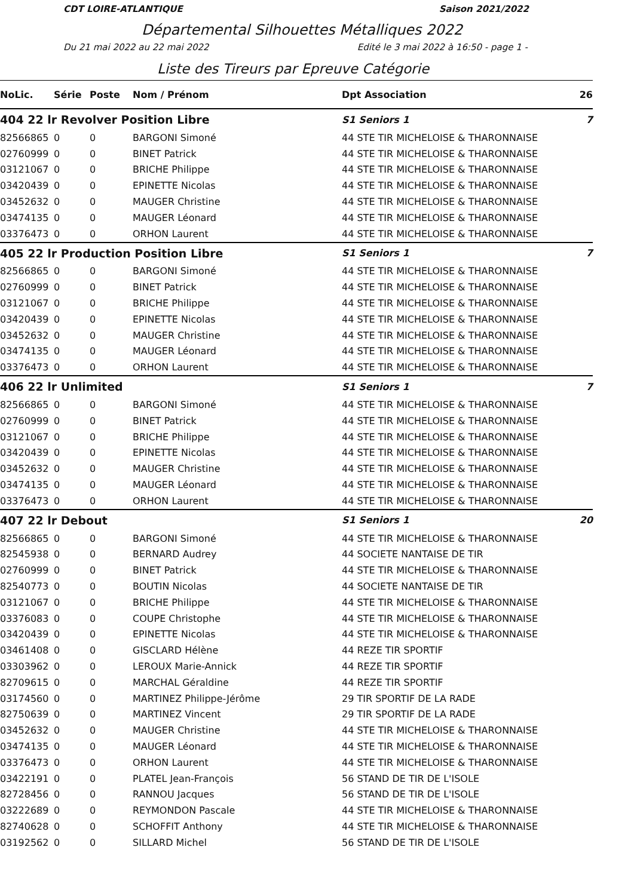CDT LOIRE-ATLANTIQUE Saison 2021/2022
Départemental Silhouettes Métalliques 2022
Du 21 mai 2022 au 22 mai 2022 Edité le 3 mai 2022 à 16:50 - page 1 -
Liste des Tireurs par Epreuve Catégorie
| NoLic. | Série | Poste | Nom / Prénom | Dpt Association | 26 |
| --- | --- | --- | --- | --- | --- |
| 404 22 lr Revolver Position Libre | | | | S1 Seniors 1 | 7 |
| 82566865 | 0 | 0 | BARGONI Simoné | 44 STE TIR MICHELOISE & THARONNAISE | |
| 02760999 | 0 | 0 | BINET Patrick | 44 STE TIR MICHELOISE & THARONNAISE | |
| 03121067 | 0 | 0 | BRICHE Philippe | 44 STE TIR MICHELOISE & THARONNAISE | |
| 03420439 | 0 | 0 | EPINETTE Nicolas | 44 STE TIR MICHELOISE & THARONNAISE | |
| 03452632 | 0 | 0 | MAUGER Christine | 44 STE TIR MICHELOISE & THARONNAISE | |
| 03474135 | 0 | 0 | MAUGER Léonard | 44 STE TIR MICHELOISE & THARONNAISE | |
| 03376473 | 0 | 0 | ORHON Laurent | 44 STE TIR MICHELOISE & THARONNAISE | |
| 405 22 lr Production Position Libre | | | | S1 Seniors 1 | 7 |
| 82566865 | 0 | 0 | BARGONI Simoné | 44 STE TIR MICHELOISE & THARONNAISE | |
| 02760999 | 0 | 0 | BINET Patrick | 44 STE TIR MICHELOISE & THARONNAISE | |
| 03121067 | 0 | 0 | BRICHE Philippe | 44 STE TIR MICHELOISE & THARONNAISE | |
| 03420439 | 0 | 0 | EPINETTE Nicolas | 44 STE TIR MICHELOISE & THARONNAISE | |
| 03452632 | 0 | 0 | MAUGER Christine | 44 STE TIR MICHELOISE & THARONNAISE | |
| 03474135 | 0 | 0 | MAUGER Léonard | 44 STE TIR MICHELOISE & THARONNAISE | |
| 03376473 | 0 | 0 | ORHON Laurent | 44 STE TIR MICHELOISE & THARONNAISE | |
| 406 22 lr Unlimited | | | | S1 Seniors 1 | 7 |
| 82566865 | 0 | 0 | BARGONI Simoné | 44 STE TIR MICHELOISE & THARONNAISE | |
| 02760999 | 0 | 0 | BINET Patrick | 44 STE TIR MICHELOISE & THARONNAISE | |
| 03121067 | 0 | 0 | BRICHE Philippe | 44 STE TIR MICHELOISE & THARONNAISE | |
| 03420439 | 0 | 0 | EPINETTE Nicolas | 44 STE TIR MICHELOISE & THARONNAISE | |
| 03452632 | 0 | 0 | MAUGER Christine | 44 STE TIR MICHELOISE & THARONNAISE | |
| 03474135 | 0 | 0 | MAUGER Léonard | 44 STE TIR MICHELOISE & THARONNAISE | |
| 03376473 | 0 | 0 | ORHON Laurent | 44 STE TIR MICHELOISE & THARONNAISE | |
| 407 22 lr Debout | | | | S1 Seniors 1 | 20 |
| 82566865 | 0 | 0 | BARGONI Simoné | 44 STE TIR MICHELOISE & THARONNAISE | |
| 82545938 | 0 | 0 | BERNARD Audrey | 44 SOCIETE NANTAISE DE TIR | |
| 02760999 | 0 | 0 | BINET Patrick | 44 STE TIR MICHELOISE & THARONNAISE | |
| 82540773 | 0 | 0 | BOUTIN Nicolas | 44 SOCIETE NANTAISE DE TIR | |
| 03121067 | 0 | 0 | BRICHE Philippe | 44 STE TIR MICHELOISE & THARONNAISE | |
| 03376083 | 0 | 0 | COUPE Christophe | 44 STE TIR MICHELOISE & THARONNAISE | |
| 03420439 | 0 | 0 | EPINETTE Nicolas | 44 STE TIR MICHELOISE & THARONNAISE | |
| 03461408 | 0 | 0 | GISCLARD Hélène | 44 REZE TIR SPORTIF | |
| 03303962 | 0 | 0 | LEROUX Marie-Annick | 44 REZE TIR SPORTIF | |
| 82709615 | 0 | 0 | MARCHAL Géraldine | 44 REZE TIR SPORTIF | |
| 03174560 | 0 | 0 | MARTINEZ Philippe-Jérôme | 29 TIR SPORTIF DE LA RADE | |
| 82750639 | 0 | 0 | MARTINEZ Vincent | 29 TIR SPORTIF DE LA RADE | |
| 03452632 | 0 | 0 | MAUGER Christine | 44 STE TIR MICHELOISE & THARONNAISE | |
| 03474135 | 0 | 0 | MAUGER Léonard | 44 STE TIR MICHELOISE & THARONNAISE | |
| 03376473 | 0 | 0 | ORHON Laurent | 44 STE TIR MICHELOISE & THARONNAISE | |
| 03422191 | 0 | 0 | PLATEL Jean-François | 56 STAND DE TIR DE L'ISOLE | |
| 82728456 | 0 | 0 | RANNOU Jacques | 56 STAND DE TIR DE L'ISOLE | |
| 03222689 | 0 | 0 | REYMONDON Pascale | 44 STE TIR MICHELOISE & THARONNAISE | |
| 82740628 | 0 | 0 | SCHOFFIT Anthony | 44 STE TIR MICHELOISE & THARONNAISE | |
| 03192562 | 0 | 0 | SILLARD Michel | 56 STAND DE TIR DE L'ISOLE | |